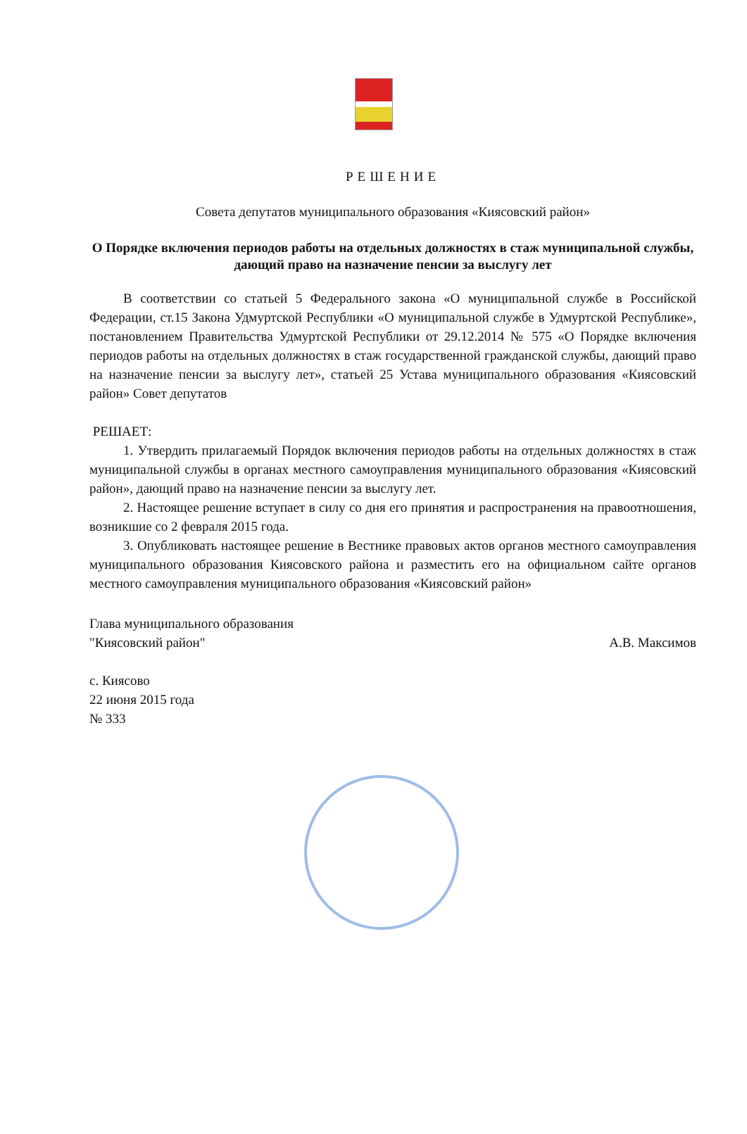РЕШЕНИЕ
Совета депутатов муниципального образования «Киясовский район»
О Порядке включения периодов работы на отдельных должностях в стаж муниципальной службы, дающий право на назначение пенсии за выслугу лет
В соответствии со статьей 5 Федерального закона «О муниципальной службе в Российской Федерации, ст.15 Закона Удмуртской Республики «О муниципальной службе в Удмуртской Республике», постановлением Правительства Удмуртской Республики от 29.12.2014 № 575 «О Порядке включения периодов работы на отдельных должностях в стаж государственной гражданской службы, дающий право на назначение пенсии за выслугу лет», статьей 25 Устава муниципального образования «Киясовский район» Совет депутатов
РЕШАЕТ:
1. Утвердить прилагаемый Порядок включения периодов работы на отдельных должностях в стаж муниципальной службы в органах местного самоуправления муниципального образования «Киясовский район», дающий право на назначение пенсии за выслугу лет.
2. Настоящее решение вступает в силу со дня его принятия и распространения на правоотношения, возникшие со 2 февраля 2015 года.
3. Опубликовать настоящее решение в Вестнике правовых актов органов местного самоуправления муниципального образования Киясовского района и разместить его на официальном сайте органов местного самоуправления муниципального образования «Киясовский район»
Глава муниципального образования
"Киясовский район"
А.В. Максимов
с. Киясово
22 июня 2015 года
№ 333